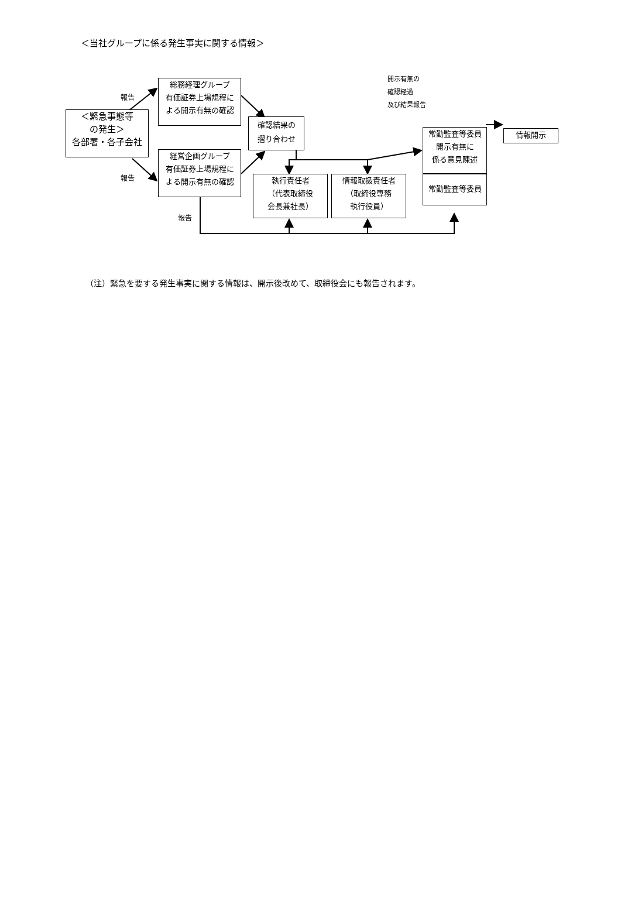＜当社グループに係る発生事実に関する情報＞
＜緊急事態等
の発生＞
各部署・各子会社
総務経理グループ
有価証券上場規程に
よる開示有無の確認
経営企画グループ
有価証券上場規程に
よる開示有無の確認
確認結果の
摺り合わせ
執行責任者
（代表取締役
会長兼社長）
情報取扱責任者
（取締役専務
執行役員）
常勤監査等委員
開示有無に
係る意見陳述
常勤監査等委員
情報開示
報告
報告
報告
開示有無の
確認経過
及び結果報告
（注）緊急を要する発生事実に関する情報は、開示後改めて、取締役会にも報告されます。